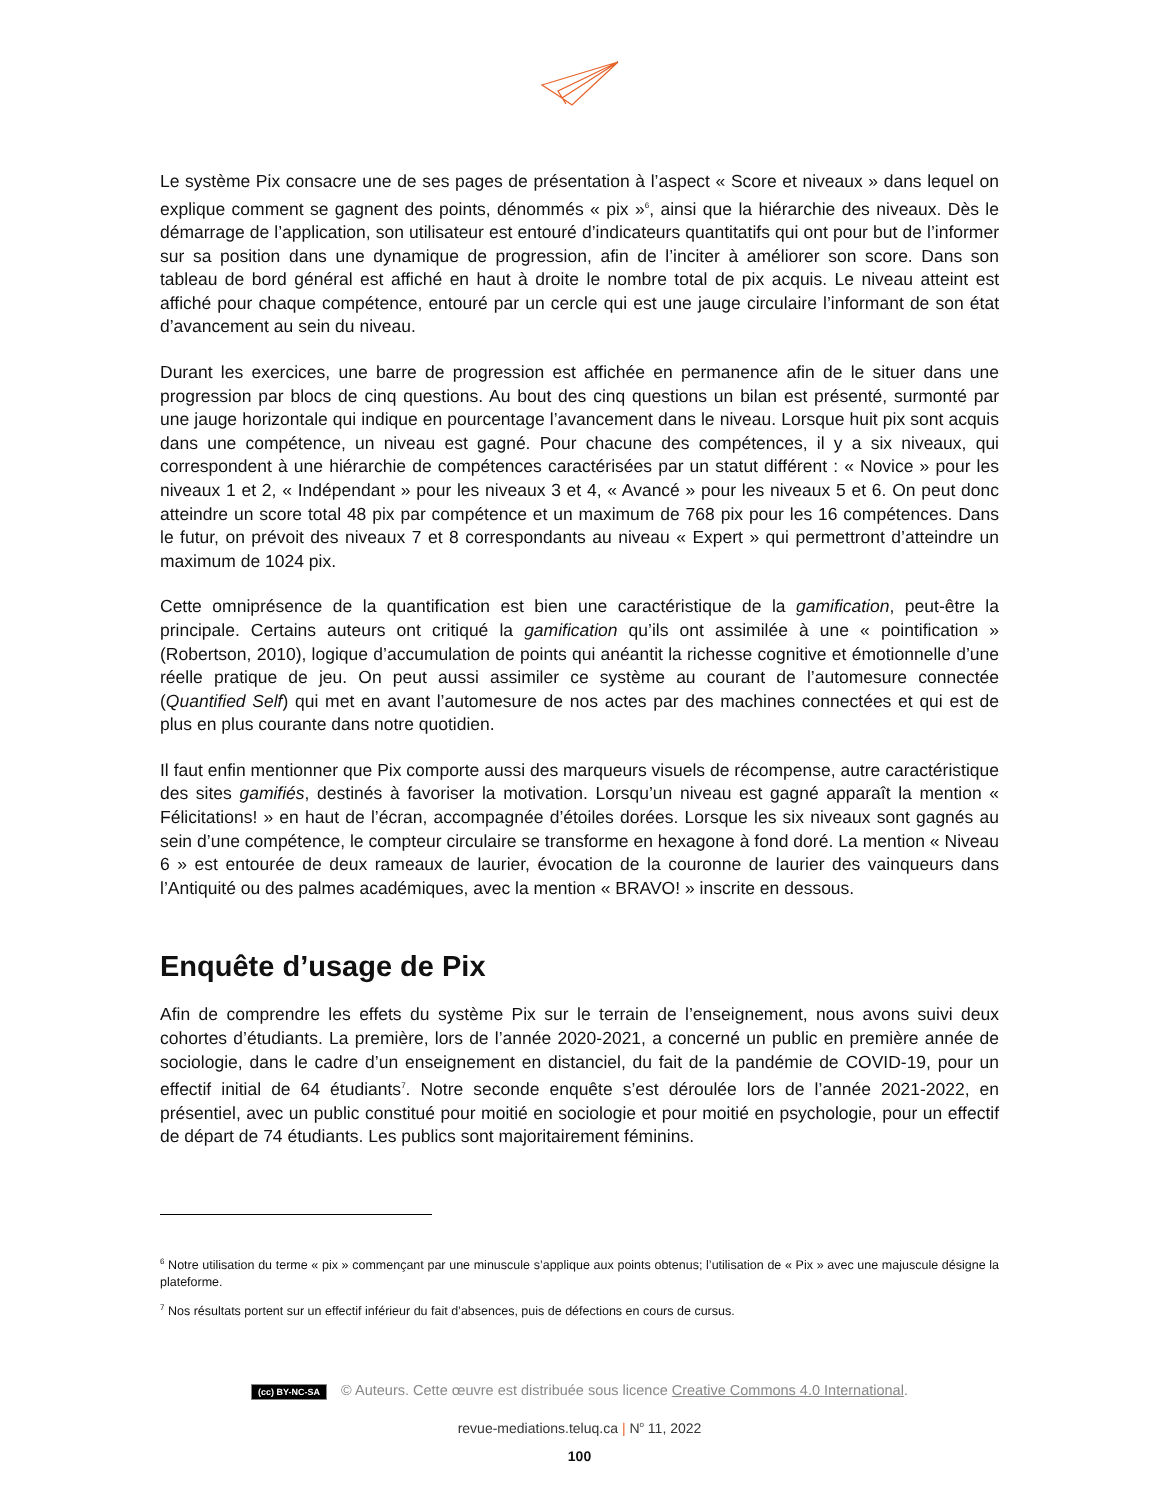Le système Pix consacre une de ses pages de présentation à l’aspect « Score et niveaux » dans lequel on explique comment se gagnent des points, dénommés « pix »<sup>6</sup>, ainsi que la hiérarchie des niveaux. Dès le démarrage de l’application, son utilisateur est entouré d’indicateurs quantitatifs qui ont pour but de l’informer sur sa position dans une dynamique de progression, afin de l’inciter à améliorer son score. Dans son tableau de bord général est affiché en haut à droite le nombre total de pix acquis. Le niveau atteint est affiché pour chaque compétence, entouré par un cercle qui est une jauge circulaire l’informant de son état d’avancement au sein du niveau.
Durant les exercices, une barre de progression est affichée en permanence afin de le situer dans une progression par blocs de cinq questions. Au bout des cinq questions un bilan est présenté, surmonté par une jauge horizontale qui indique en pourcentage l’avancement dans le niveau. Lorsque huit pix sont acquis dans une compétence, un niveau est gagné. Pour chacune des compétences, il y a six niveaux, qui correspondent à une hiérarchie de compétences caractérisées par un statut différent : « Novice » pour les niveaux 1 et 2, « Indépendant » pour les niveaux 3 et 4, « Avancé » pour les niveaux 5 et 6. On peut donc atteindre un score total 48 pix par compétence et un maximum de 768 pix pour les 16 compétences. Dans le futur, on prévoit des niveaux 7 et 8 correspondants au niveau « Expert » qui permettront d’atteindre un maximum de 1024 pix.
Cette omniprésence de la quantification est bien une caractéristique de la gamification, peut-être la principale. Certains auteurs ont critiqué la gamification qu’ils ont assimilée à une « pointification » (Robertson, 2010), logique d’accumulation de points qui anéantit la richesse cognitive et émotionnelle d’une réelle pratique de jeu. On peut aussi assimiler ce système au courant de l’automesure connectée (Quantified Self) qui met en avant l’automesure de nos actes par des machines connectées et qui est de plus en plus courante dans notre quotidien.
Il faut enfin mentionner que Pix comporte aussi des marqueurs visuels de récompense, autre caractéristique des sites gamifiés, destinés à favoriser la motivation. Lorsqu’un niveau est gagné apparaît la mention « Félicitations! » en haut de l’écran, accompagnée d’étoiles dorées. Lorsque les six niveaux sont gagnés au sein d’une compétence, le compteur circulaire se transforme en hexagone à fond doré. La mention « Niveau 6 » est entourée de deux rameaux de laurier, évocation de la couronne de laurier des vainqueurs dans l’Antiquité ou des palmes académiques, avec la mention « BRAVO! » inscrite en dessous.
Enquête d’usage de Pix
Afin de comprendre les effets du système Pix sur le terrain de l’enseignement, nous avons suivi deux cohortes d’étudiants. La première, lors de l’année 2020-2021, a concerné un public en première année de sociologie, dans le cadre d’un enseignement en distanciel, du fait de la pandémie de COVID-19, pour un effectif initial de 64 étudiants<sup>7</sup>. Notre seconde enquête s’est déroulée lors de l’année 2021-2022, en présentiel, avec un public constitué pour moitié en sociologie et pour moitié en psychologie, pour un effectif de départ de 74 étudiants. Les publics sont majoritairement féminins.
<sup>6</sup> Notre utilisation du terme « pix » commençant par une minuscule s’applique aux points obtenus; l’utilisation de « Pix » avec une majuscule désigne la plateforme.
<sup>7</sup> Nos résultats portent sur un effectif inférieur du fait d’absences, puis de défections en cours de cursus.
(cc) BY-NC-SA © Auteurs. Cette œuvre est distribuée sous licence Creative Commons 4.0 International.
revue-mediations.teluq.ca | N<sup>o</sup> 11, 2022
100